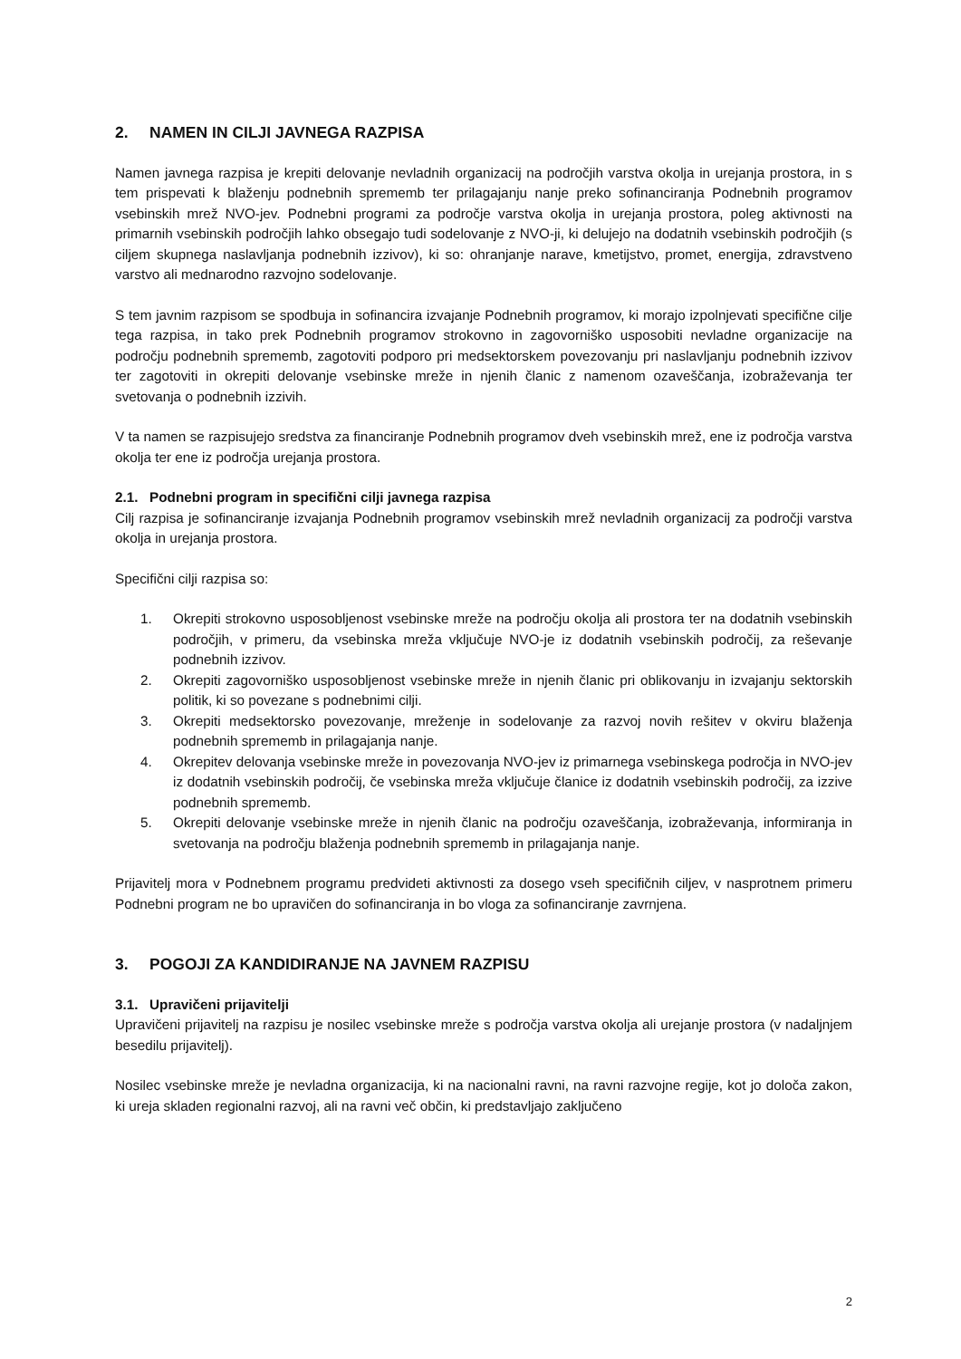2. NAMEN IN CILJI JAVNEGA RAZPISA
Namen javnega razpisa je krepiti delovanje nevladnih organizacij na področjih varstva okolja in urejanja prostora, in s tem prispevati k blaženju podnebnih sprememb ter prilagajanju nanje preko sofinanciranja Podnebnih programov vsebinskih mrež NVO-jev. Podnebni programi za področje varstva okolja in urejanja prostora, poleg aktivnosti na primarnih vsebinskih področjih lahko obsegajo tudi sodelovanje z NVO-ji, ki delujejo na dodatnih vsebinskih področjih (s ciljem skupnega naslavljanja podnebnih izzivov), ki so: ohranjanje narave, kmetijstvo, promet, energija, zdravstveno varstvo ali mednarodno razvojno sodelovanje.
S tem javnim razpisom se spodbuja in sofinancira izvajanje Podnebnih programov, ki morajo izpolnjevati specifične cilje tega razpisa, in tako prek Podnebnih programov strokovno in zagovorniško usposobiti nevladne organizacije na področju podnebnih sprememb, zagotoviti podporo pri medsektorskem povezovanju pri naslavljanju podnebnih izzivov ter zagotoviti in okrepiti delovanje vsebinske mreže in njenih članic z namenom ozaveščanja, izobraževanja ter svetovanja o podnebnih izzivih.
V ta namen se razpisujejo sredstva za financiranje Podnebnih programov dveh vsebinskih mrež, ene iz področja varstva okolja ter ene iz področja urejanja prostora.
2.1. Podnebni program in specifični cilji javnega razpisa
Cilj razpisa je sofinanciranje izvajanja Podnebnih programov vsebinskih mrež nevladnih organizacij za področji varstva okolja in urejanja prostora.
Specifični cilji razpisa so:
1. Okrepiti strokovno usposobljenost vsebinske mreže na področju okolja ali prostora ter na dodatnih vsebinskih področjih, v primeru, da vsebinska mreža vključuje NVO-je iz dodatnih vsebinskih področij, za reševanje podnebnih izzivov.
2. Okrepiti zagovorniško usposobljenost vsebinske mreže in njenih članic pri oblikovanju in izvajanju sektorskih politik, ki so povezane s podnebnimi cilji.
3. Okrepiti medsektorsko povezovanje, mreženje in sodelovanje za razvoj novih rešitev v okviru blaženja podnebnih sprememb in prilagajanja nanje.
4. Okrepitev delovanja vsebinske mreže in povezovanja NVO-jev iz primarnega vsebinskega področja in NVO-jev iz dodatnih vsebinskih področij, če vsebinska mreža vključuje članice iz dodatnih vsebinskih področij, za izzive podnebnih sprememb.
5. Okrepiti delovanje vsebinske mreže in njenih članic na področju ozaveščanja, izobraževanja, informiranja in svetovanja na področju blaženja podnebnih sprememb in prilagajanja nanje.
Prijavitelj mora v Podnebnem programu predvideti aktivnosti za dosego vseh specifičnih ciljev, v nasprotnem primeru Podnebni program ne bo upravičen do sofinanciranja in bo vloga za sofinanciranje zavrnjena.
3. POGOJI ZA KANDIDIRANJE NA JAVNEM RAZPISU
3.1. Upravičeni prijavitelji
Upravičeni prijavitelj na razpisu je nosilec vsebinske mreže s področja varstva okolja ali urejanje prostora (v nadaljnjem besedilu prijavitelj).
Nosilec vsebinske mreže je nevladna organizacija, ki na nacionalni ravni, na ravni razvojne regije, kot jo določa zakon, ki ureja skladen regionalni razvoj, ali na ravni več občin, ki predstavljajo zaključeno
2